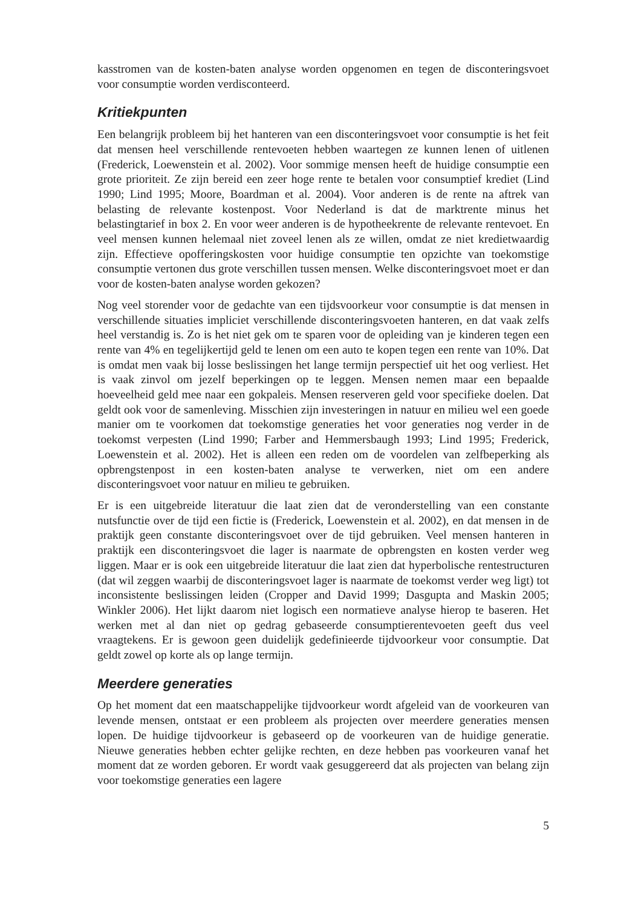kasstromen van de kosten-baten analyse worden opgenomen en tegen de disconteringsvoet voor consumptie worden verdisconteerd.
Kritiekpunten
Een belangrijk probleem bij het hanteren van een disconteringsvoet voor consumptie is het feit dat mensen heel verschillende rentevoeten hebben waartegen ze kunnen lenen of uitlenen (Frederick, Loewenstein et al. 2002). Voor sommige mensen heeft de huidige consumptie een grote prioriteit. Ze zijn bereid een zeer hoge rente te betalen voor consumptief krediet (Lind 1990; Lind 1995; Moore, Boardman et al. 2004). Voor anderen is de rente na aftrek van belasting de relevante kostenpost. Voor Nederland is dat de marktrente minus het belastingtarief in box 2. En voor weer anderen is de hypotheekrente de relevante rentevoet. En veel mensen kunnen helemaal niet zoveel lenen als ze willen, omdat ze niet kredietwaardig zijn. Effectieve opofferingskosten voor huidige consumptie ten opzichte van toekomstige consumptie vertonen dus grote verschillen tussen mensen. Welke disconteringsvoet moet er dan voor de kosten-baten analyse worden gekozen?
Nog veel storender voor de gedachte van een tijdsvoorkeur voor consumptie is dat mensen in verschillende situaties impliciet verschillende disconteringsvoeten hanteren, en dat vaak zelfs heel verstandig is. Zo is het niet gek om te sparen voor de opleiding van je kinderen tegen een rente van 4% en tegelijkertijd geld te lenen om een auto te kopen tegen een rente van 10%. Dat is omdat men vaak bij losse beslissingen het lange termijn perspectief uit het oog verliest. Het is vaak zinvol om jezelf beperkingen op te leggen. Mensen nemen maar een bepaalde hoeveelheid geld mee naar een gokpaleis. Mensen reserveren geld voor specifieke doelen. Dat geldt ook voor de samenleving. Misschien zijn investeringen in natuur en milieu wel een goede manier om te voorkomen dat toekomstige generaties het voor generaties nog verder in de toekomst verpesten (Lind 1990; Farber and Hemmersbaugh 1993; Lind 1995; Frederick, Loewenstein et al. 2002). Het is alleen een reden om de voordelen van zelfbeperking als opbrengstenpost in een kosten-baten analyse te verwerken, niet om een andere disconteringsvoet voor natuur en milieu te gebruiken.
Er is een uitgebreide literatuur die laat zien dat de veronderstelling van een constante nutsfunctie over de tijd een fictie is (Frederick, Loewenstein et al. 2002), en dat mensen in de praktijk geen constante disconteringsvoet over de tijd gebruiken. Veel mensen hanteren in praktijk een disconteringsvoet die lager is naarmate de opbrengsten en kosten verder weg liggen. Maar er is ook een uitgebreide literatuur die laat zien dat hyperbolische rentestructuren (dat wil zeggen waarbij de disconteringsvoet lager is naarmate de toekomst verder weg ligt) tot inconsistente beslissingen leiden (Cropper and David 1999; Dasgupta and Maskin 2005; Winkler 2006). Het lijkt daarom niet logisch een normatieve analyse hierop te baseren. Het werken met al dan niet op gedrag gebaseerde consumptierentevoeten geeft dus veel vraagtekens. Er is gewoon geen duidelijk gedefinieerde tijdvoorkeur voor consumptie. Dat geldt zowel op korte als op lange termijn.
Meerdere generaties
Op het moment dat een maatschappelijke tijdvoorkeur wordt afgeleid van de voorkeuren van levende mensen, ontstaat er een probleem als projecten over meerdere generaties mensen lopen. De huidige tijdvoorkeur is gebaseerd op de voorkeuren van de huidige generatie. Nieuwe generaties hebben echter gelijke rechten, en deze hebben pas voorkeuren vanaf het moment dat ze worden geboren. Er wordt vaak gesuggereerd dat als projecten van belang zijn voor toekomstige generaties een lagere
5